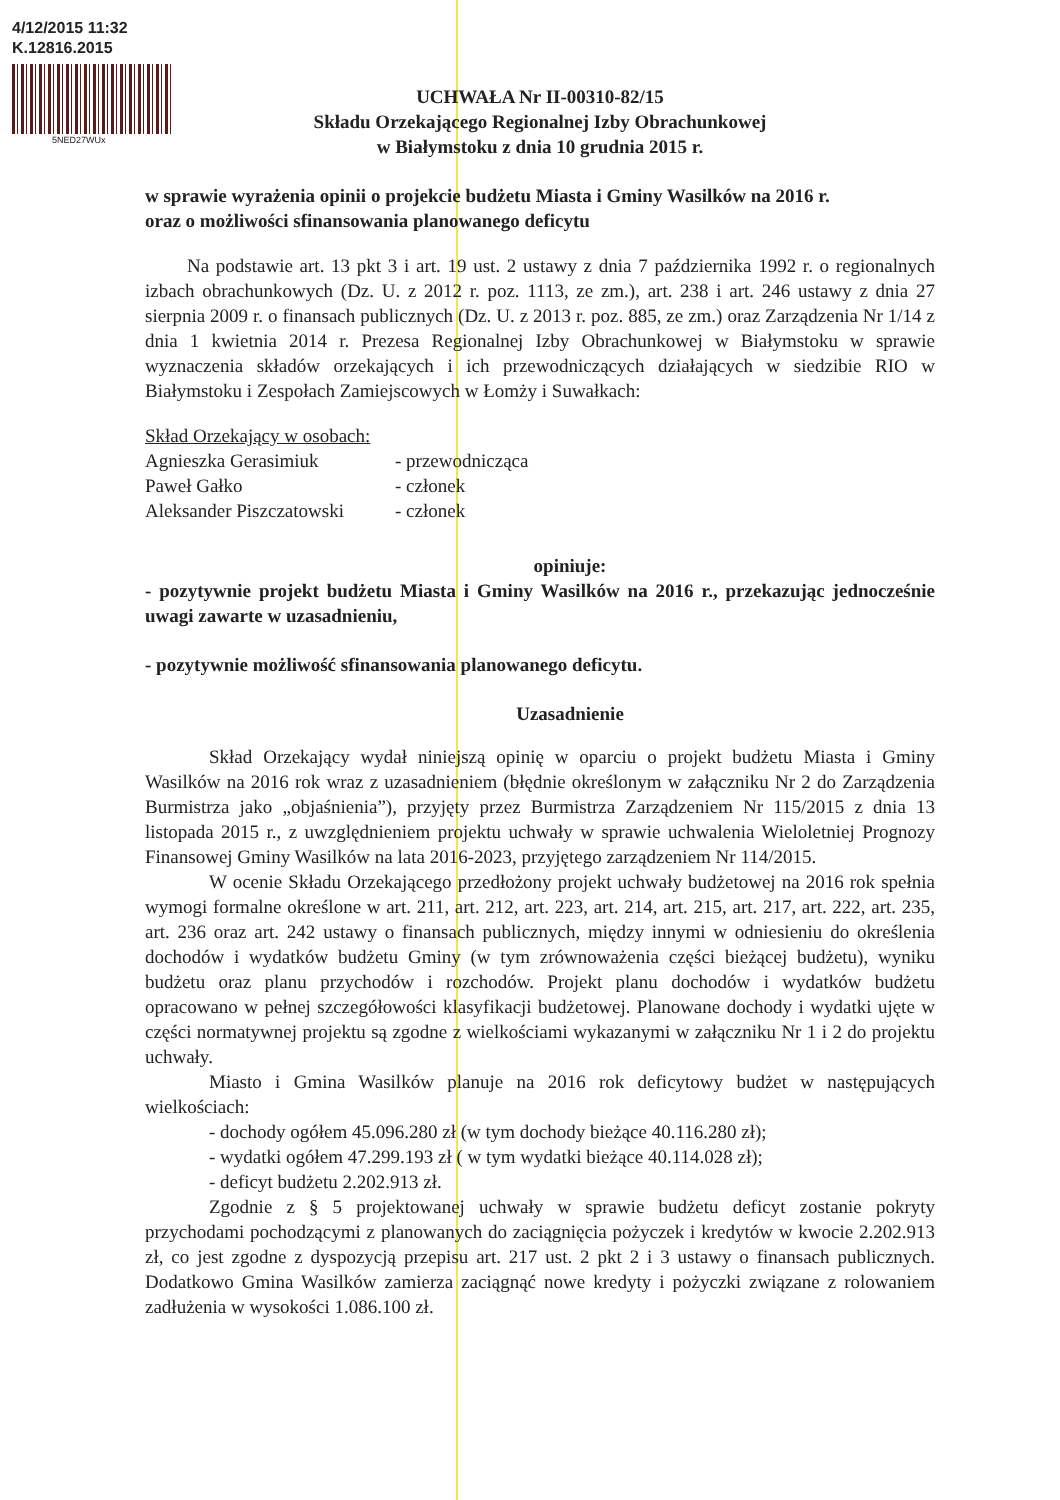4/12/2015 11:32
K.12816.2015
5NED27WUx
UCHWAŁA Nr II-00310-82/15
Składu Orzekającego Regionalnej Izby Obrachunkowej
w Białymstoku z dnia 10 grudnia 2015 r.
w sprawie wyrażenia opinii o projekcie budżetu Miasta i Gminy Wasilków na 2016 r.
oraz o możliwości sfinansowania planowanego deficytu
Na podstawie art. 13 pkt 3 i art. 19 ust. 2 ustawy z dnia 7 października 1992 r. o regionalnych izbach obrachunkowych (Dz. U. z 2012 r. poz. 1113, ze zm.), art. 238 i art. 246 ustawy z dnia 27 sierpnia 2009 r. o finansach publicznych (Dz. U. z 2013 r. poz. 885, ze zm.) oraz Zarządzenia Nr 1/14 z dnia 1 kwietnia 2014 r. Prezesa Regionalnej Izby Obrachunkowej w Białymstoku w sprawie wyznaczenia składów orzekających i ich przewodniczących działających w siedzibie RIO w Białymstoku i Zespołach Zamiejscowych w Łomży i Suwałkach:
Skład Orzekający w osobach:
Agnieszka Gerasimiuk - przewodnicząca
Paweł Gałko - członek
Aleksander Piszczatowski - członek
opiniuje:
- pozytywnie projekt budżetu Miasta i Gminy Wasilków na 2016 r., przekazując jednocześnie uwagi zawarte w uzasadnieniu,
- pozytywnie możliwość sfinansowania planowanego deficytu.
Uzasadnienie
Skład Orzekający wydał niniejszą opinię w oparciu o projekt budżetu Miasta i Gminy Wasilków na 2016 rok wraz z uzasadnieniem (błędnie określonym w załączniku Nr 2 do Zarządzenia Burmistrza jako „objaśnienia”), przyjęty przez Burmistrza Zarządzeniem Nr 115/2015 z dnia 13 listopada 2015 r., z uwzględnieniem projektu uchwały w sprawie uchwalenia Wieloletniej Prognozy Finansowej Gminy Wasilków na lata 2016-2023, przyjętego zarządzeniem Nr 114/2015.
W ocenie Składu Orzekającego przedłożony projekt uchwały budżetowej na 2016 rok spełnia wymogi formalne określone w art. 211, art. 212, art. 223, art. 214, art. 215, art. 217, art. 222, art. 235, art. 236 oraz art. 242 ustawy o finansach publicznych, między innymi w odniesieniu do określenia dochodów i wydatków budżetu Gminy (w tym zrównoważenia części bieżącej budżetu), wyniku budżetu oraz planu przychodów i rozchodów. Projekt planu dochodów i wydatków budżetu opracowano w pełnej szczegółowości klasyfikacji budżetowej. Planowane dochody i wydatki ujęte w części normatywnej projektu są zgodne z wielkościami wykazanymi w załączniku Nr 1 i 2 do projektu uchwały.
Miasto i Gmina Wasilków planuje na 2016 rok deficytowy budżet w następujących wielkościach:
- dochody ogółem 45.096.280 zł (w tym dochody bieżące 40.116.280 zł);
- wydatki ogółem 47.299.193 zł ( w tym wydatki bieżące 40.114.028 zł);
- deficyt budżetu 2.202.913 zł.
Zgodnie z § 5 projektowanej uchwały w sprawie budżetu deficyt zostanie pokryty przychodami pochodzącymi z planowanych do zaciągnięcia pożyczek i kredytów w kwocie 2.202.913 zł, co jest zgodne z dyspozycją przepisu art. 217 ust. 2 pkt 2 i 3 ustawy o finansach publicznych. Dodatkowo Gmina Wasilków zamierza zaciągnąć nowe kredyty i pożyczki związane z rolowaniem zadłużenia w wysokości 1.086.100 zł.